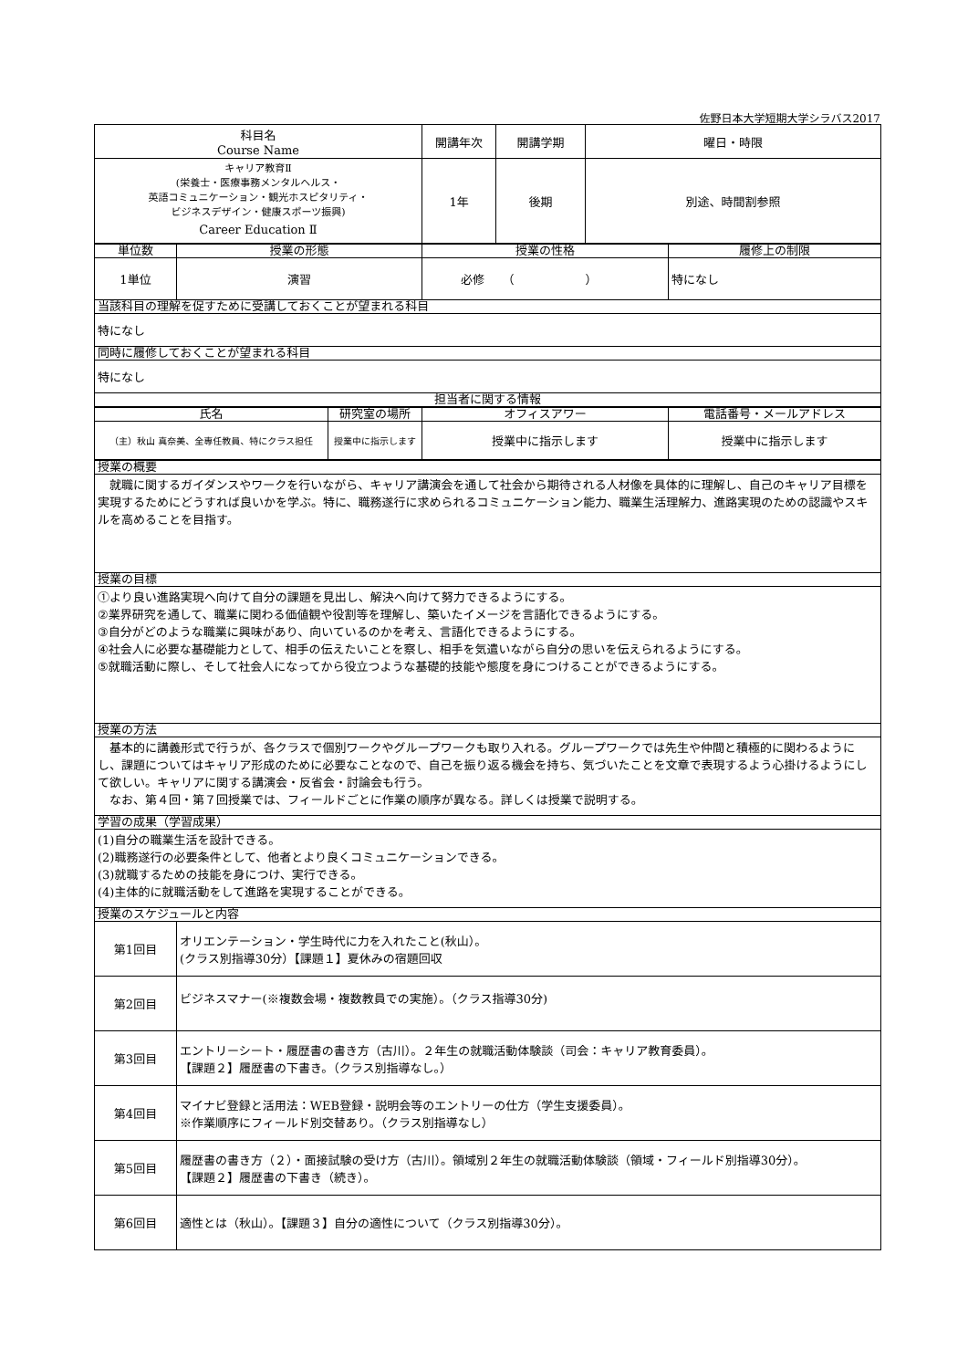佐野日本大学短期大学シラバス2017
| 科目名 Course Name | 開講年次 | 開講学期 | 曜日・時限 |
| キャリア教育Ⅱ (栄養士・医療事務メンタルヘルス・ 英語コミュニケーション・観光ホスピタリティ・ ビジネスデザイン・健康スポーツ振興) Career Education Ⅱ | 1年 | 後期 | 別途、時間割参照 |
| 単位数 | 授業の形態 | 授業の性格 | 履修上の制限 |
| 1単位 | 演習 | 必修 （ ） | 特になし |
| 当該科目の理解を促すために受講しておくことが望まれる科目 | | | |
| 特になし | | | |
| 同時に履修しておくことが望まれる科目 | | | |
| 特になし | | | |
| 担当者に関する情報 | | | |
| 氏名 | 研究室の場所 | オフィスアワー | 電話番号・メールアドレス |
| （主）秋山 真奈美、全専任教員、特にクラス担任 | 授業中に指示します | 授業中に指示します | 授業中に指示します |
| 授業の概要 | |
| 就職に関するガイダンスやワークを行いながら、キャリア講演会を通して社会から期待される人材像を具体的に理解し、自己のキャリア目標を実現するためにどうすれば良いかを学ぶ。特に、職務遂行に求められるコミュニケーション能力、職業生活理解力、進路実現のための認識やスキルを高めることを目指す。 | |
| 授業の目標 | |
| ①より良い進路実現へ向けて自分の課題を見出し、解決へ向けて努力できるようにする。 ②業界研究を通して、職業に関わる価値観や役割等を理解し、築いたイメージを言語化できるようにする。 ③自分がどのような職業に興味があり、向いているのかを考え、言語化できるようにする。 ④社会人に必要な基礎能力として、相手の伝えたいことを察し、相手を気遣いながら自分の思いを伝えられるようにする。 ⑤就職活動に際し、そして社会人になってから役立つような基礎的技能や態度を身につけることができるようにする。 | |
| 授業の方法 | |
| 基本的に講義形式で行うが、各クラスで個別ワークやグループワークも取り入れる。グループワークでは先生や仲間と積極的に関わるようにし、課題についてはキャリア形成のために必要なことなので、自己を振り返る機会を持ち、気づいたことを文章で表現するよう心掛けるようにして欲しい。キャリアに関する講演会・反省会・討論会も行う。 なお、第４回・第７回授業では、フィールドごとに作業の順序が異なる。詳しくは授業で説明する。 | |
| 学習の成果（学習成果） | |
| (1)自分の職業生活を設計できる。 (2)職務遂行の必要条件として、他者とより良くコミュニケーションできる。 (3)就職するための技能を身につけ、実行できる。 (4)主体的に就職活動をして進路を実現することができる。 | |
| 授業のスケジュールと内容 | |
| 第1回目 | オリエンテーション・学生時代に力を入れたこと(秋山）。 (クラス別指導30分）【課題１】夏休みの宿題回収 |
| 第2回目 | ビジネスマナー(※複数会場・複数教員での実施）。（クラス指導30分) |
| 第3回目 | エントリーシート・履歴書の書き方（古川）。２年生の就職活動体験談（司会：キャリア教育委員）。 【課題２】履歴書の下書き。（クラス別指導なし。） |
| 第4回目 | マイナビ登録と活用法：WEB登録・説明会等のエントリーの仕方（学生支援委員）。 ※作業順序にフィールド別交替あり。（クラス別指導なし） |
| 第5回目 | 履歴書の書き方（２）・面接試験の受け方（古川）。領域別２年生の就職活動体験談（領域・フィールド別指導30分）。 【課題２】履歴書の下書き（続き）。 |
| 第6回目 | 適性とは（秋山）。【課題３】自分の適性について（クラス別指導30分）。 |